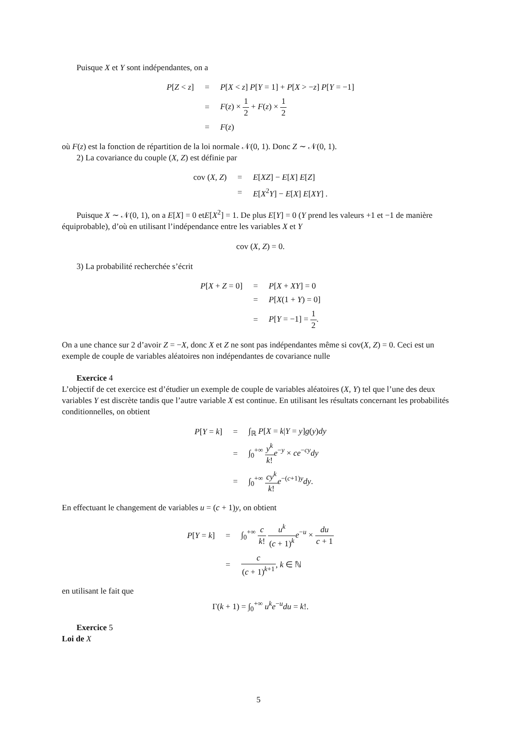Puisque X et Y sont indépendantes, on a
| P [ Z < z ] | = | P [ X < z ] P [ Y = 1] + P [ X > − z ] P [ Y = −1] |
| | = | F ( z ) × 1 2 + F ( z ) × 1 2 |
| | = | F ( z ) |
où F(z) est la fonction de répartition de la loi normale 𝒩(0, 1). Donc Z ∼ 𝒩(0, 1).
2) La covariance du couple (X, Z) est définie par
| cov ( X, Z ) | = | E [ XZ ] − E [ X ] E [ Z ] |
| | = | E [ X<sup>2</sup> Y ] − E [ X ] E [ XY ] . |
Puisque X ∼ 𝒩(0, 1), on a E[X] = 0 etE[X<sup>2</sup>] = 1. De plus E[Y] = 0 (Y prend les valeurs +1 et −1 de manière équiprobable), d’où en utilisant l’indépendance entre les variables X et Y
cov (X, Z) = 0.
3) La probabilité recherchée s’écrit
| P [ X + Z = 0] | = | P [ X + XY ] = 0 |
| | = | P [ X (1 + Y ) = 0] |
| | = | P [ Y = −1] = 1 2 . |
On a une chance sur 2 d’avoir Z = −X, donc X et Z ne sont pas indépendantes même si cov(X, Z) = 0. Ceci est un exemple de couple de variables aléatoires non indépendantes de covariance nulle
Exercice 4
L’objectif de cet exercice est d’étudier un exemple de couple de variables aléatoires (X, Y) tel que l’une des deux variables Y est discrète tandis que l’autre variable X est continue. En utilisant les résultats concernant les probabilités conditionnelles, on obtient
| P [ Y = k ] | = | ∫<sub>ℝ</sub> P [ X = k / Y = y ] g ( y ) dy |
| | = | ∫<sub>0</sub><sup>+∞</sup> y<sup>k</sup> k ! e<sup>−y</sup> × ce<sup>−cy</sup> dy |
| | = | ∫<sub>0</sub><sup>+∞</sup> cy<sup>k</sup> k ! e<sup>−(c+1)y</sup> dy . |
En effectuant le changement de variables u = (c + 1)y, on obtient
| P [ Y = k ] | = | ∫<sub>0</sub><sup>+∞</sup> c k ! u<sup>k</sup> ( c + 1)<sup>k</sup> e<sup>−u</sup> × du c + 1 |
| | = | c ( c + 1)<sup>k+1</sup> , k ∈ ℕ |
en utilisant le fait que
Γ(k + 1) = ∫<sub>0</sub><sup>+∞</sup> u<sup>k</sup>e<sup>−u</sup>du = k!.
Exercice 5
Loi de X
5